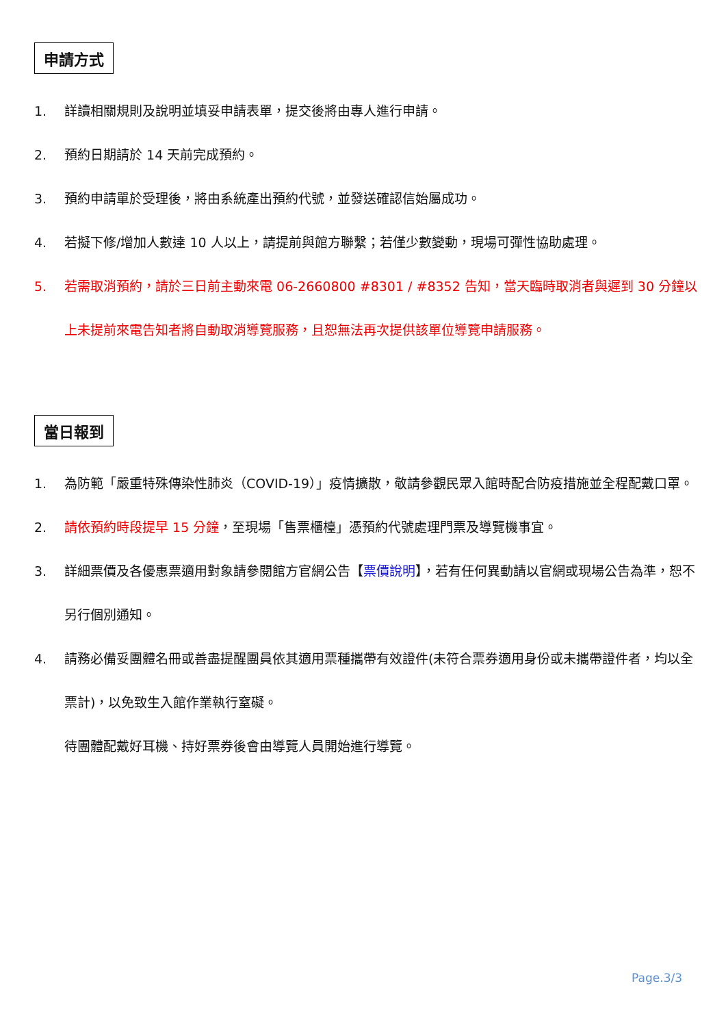申請方式
1. 詳讀相關規則及說明並填妥申請表單，提交後將由專人進行申請。
2. 預約日期請於 14 天前完成預約。
3. 預約申請單於受理後，將由系統產出預約代號，並發送確認信始屬成功。
4. 若擬下修/增加人數達 10 人以上，請提前與館方聯繫；若僅少數變動，現場可彈性協助處理。
5. 若需取消預約，請於三日前主動來電 06-2660800 #8301 / #8352 告知，當天臨時取消者與遲到 30 分鐘以上未提前來電告知者將自動取消導覽服務，且恕無法再次提供該單位導覽申請服務。
當日報到
1. 為防範「嚴重特殊傳染性肺炎（COVID-19）」疫情擴散，敬請參觀民眾入館時配合防疫措施並全程配戴口罩。
2. 請依預約時段提早 15 分鐘，至現場「售票櫃檯」憑預約代號處理門票及導覽機事宜。
3. 詳細票價及各優惠票適用對象請參閱館方官網公告【票價說明】，若有任何異動請以官網或現場公告為準，恕不另行個別通知。
4. 請務必備妥團體名冊或善盡提醒團員依其適用票種攜帶有效證件(未符合票券適用身份或未攜帶證件者，均以全票計)，以免致生入館作業執行窒礙。
待團體配戴好耳機、持好票券後會由導覽人員開始進行導覽。
Page.3/3